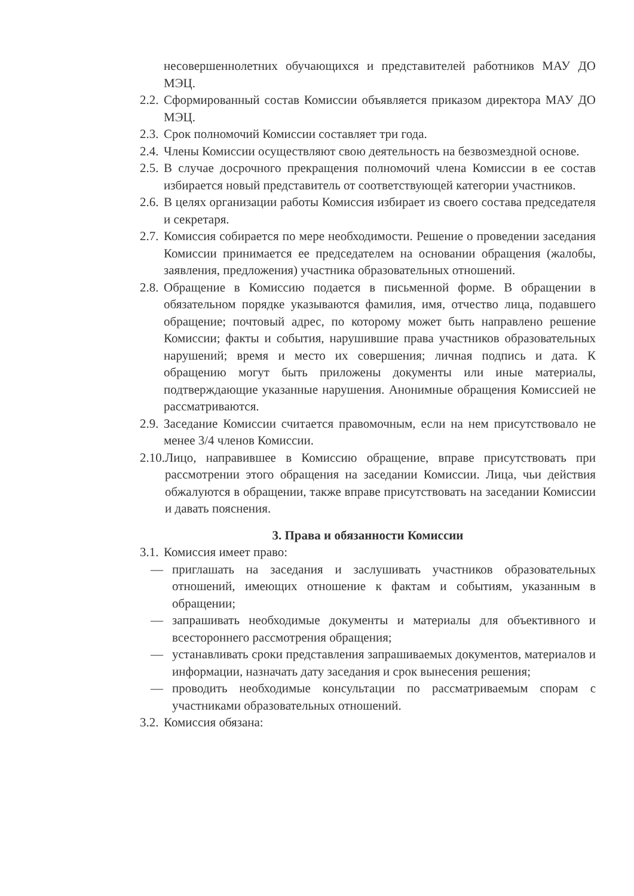несовершеннолетних обучающихся и представителей работников МАУ ДО МЭЦ.
2.2. Сформированный состав Комиссии объявляется приказом директора МАУ ДО МЭЦ.
2.3. Срок полномочий Комиссии составляет три года.
2.4. Члены Комиссии осуществляют свою деятельность на безвозмездной основе.
2.5. В случае досрочного прекращения полномочий члена Комиссии в ее состав избирается новый представитель от соответствующей категории участников.
2.6. В целях организации работы Комиссия избирает из своего состава председателя и секретаря.
2.7. Комиссия собирается по мере необходимости. Решение о проведении заседания Комиссии принимается ее председателем на основании обращения (жалобы, заявления, предложения) участника образовательных отношений.
2.8. Обращение в Комиссию подается в письменной форме. В обращении в обязательном порядке указываются фамилия, имя, отчество лица, подавшего обращение; почтовый адрес, по которому может быть направлено решение Комиссии; факты и события, нарушившие права участников образовательных нарушений; время и место их совершения; личная подпись и дата. К обращению могут быть приложены документы или иные материалы, подтверждающие указанные нарушения. Анонимные обращения Комиссией не рассматриваются.
2.9. Заседание Комиссии считается правомочным, если на нем присутствовало не менее 3/4 членов Комиссии.
2.10. Лицо, направившее в Комиссию обращение, вправе присутствовать при рассмотрении этого обращения на заседании Комиссии. Лица, чьи действия обжалуются в обращении, также вправе присутствовать на заседании Комиссии и давать пояснения.
3. Права и обязанности Комиссии
3.1. Комиссия имеет право:
— приглашать на заседания и заслушивать участников образовательных отношений, имеющих отношение к фактам и событиям, указанным в обращении;
— запрашивать необходимые документы и материалы для объективного и всестороннего рассмотрения обращения;
— устанавливать сроки представления запрашиваемых документов, материалов и информации, назначать дату заседания и срок вынесения решения;
— проводить необходимые консультации по рассматриваемым спорам с участниками образовательных отношений.
3.2. Комиссия обязана: